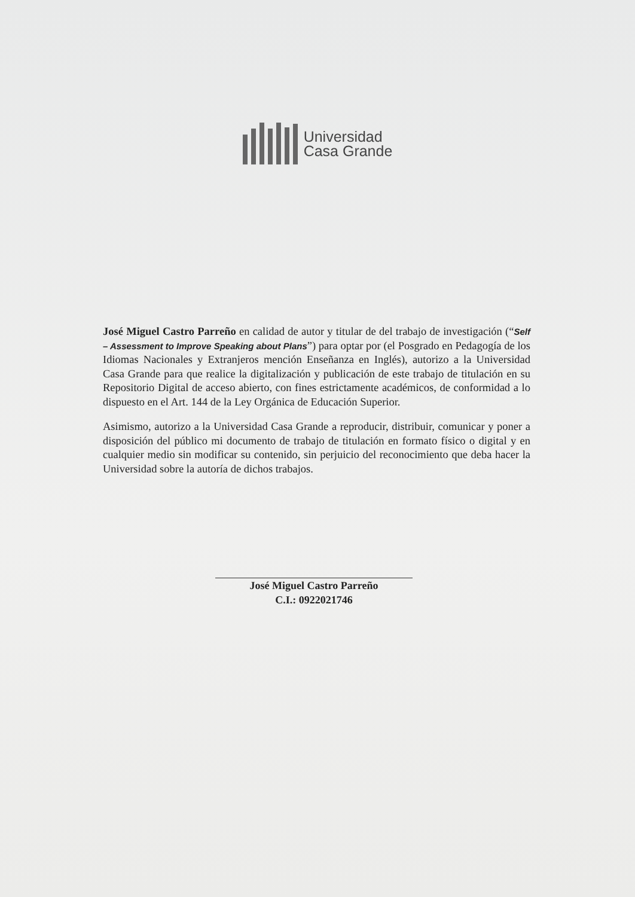Universidad
Casa Grande
José Miguel Castro Parreño en calidad de autor y titular de del trabajo de investigación (“Self – Assessment to Improve Speaking about Plans”) para optar por (el Posgrado en Pedagogía de los Idiomas Nacionales y Extranjeros mención Enseñanza en Inglés), autorizo a la Universidad Casa Grande para que realice la digitalización y publicación de este trabajo de titulación en su Repositorio Digital de acceso abierto, con fines estrictamente académicos, de conformidad a lo dispuesto en el Art. 144 de la Ley Orgánica de Educación Superior.
Asimismo, autorizo a la Universidad Casa Grande a reproducir, distribuir, comunicar y poner a disposición del público mi documento de trabajo de titulación en formato físico o digital y en cualquier medio sin modificar su contenido, sin perjuicio del reconocimiento que deba hacer la Universidad sobre la autoría de dichos trabajos.
José Miguel Castro Parreño
C.I.: 0922021746